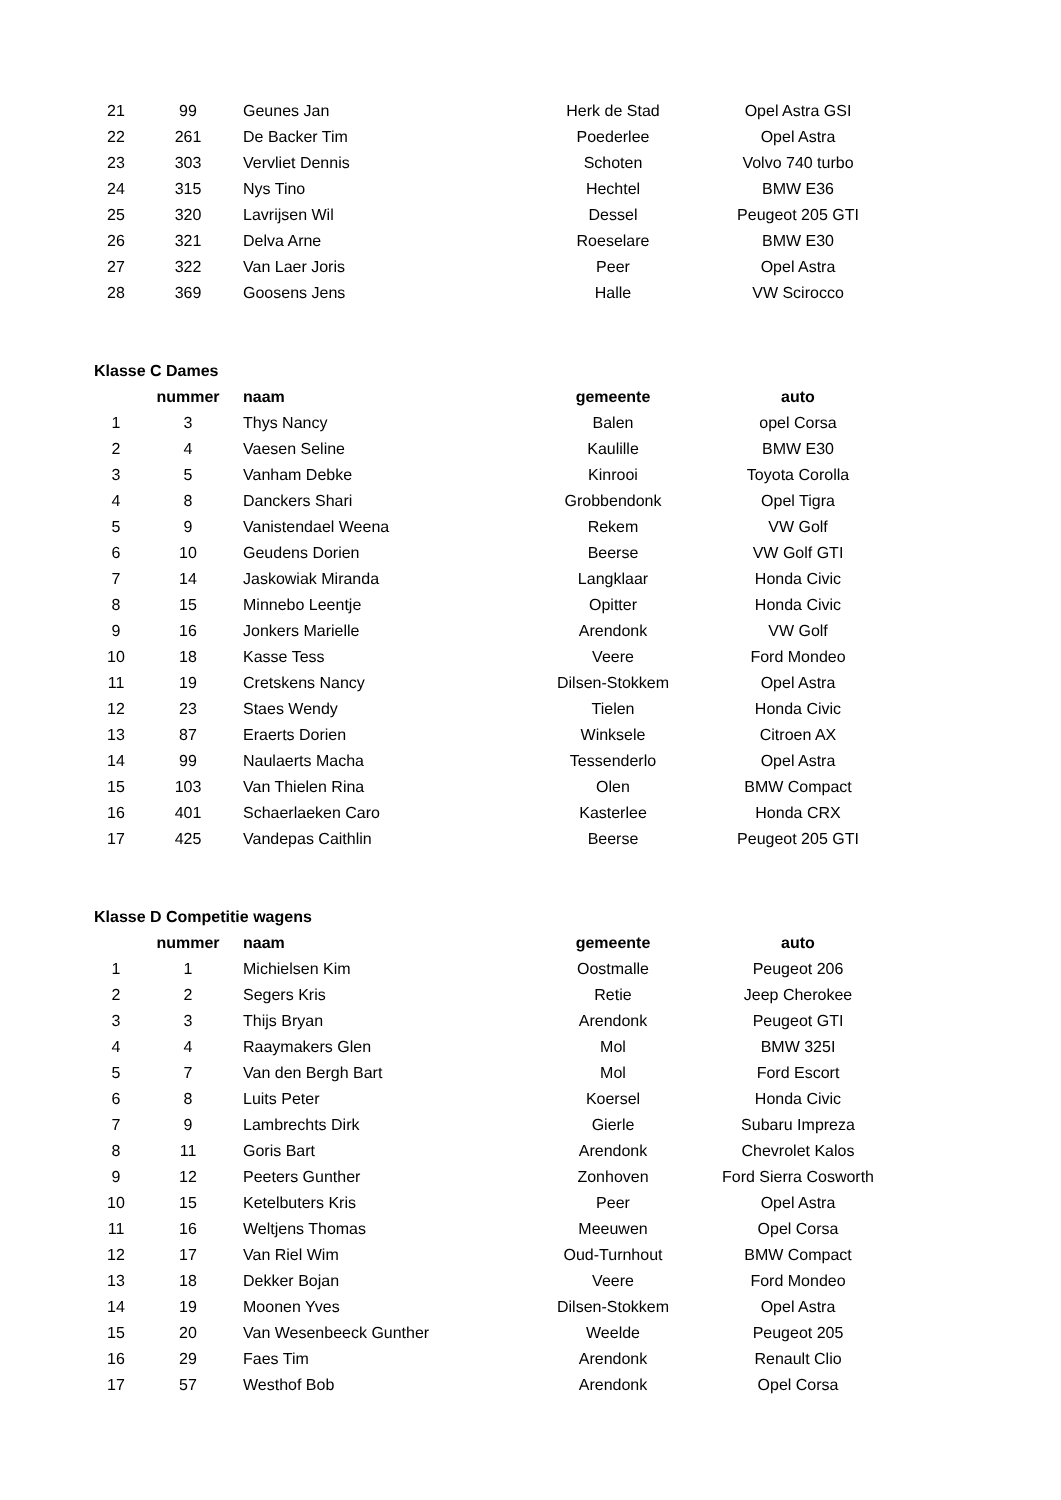| 21 | 99 | Geunes Jan | Herk de Stad | Opel Astra GSI |
| 22 | 261 | De Backer Tim | Poederlee | Opel Astra |
| 23 | 303 | Vervliet Dennis | Schoten | Volvo 740 turbo |
| 24 | 315 | Nys Tino | Hechtel | BMW E36 |
| 25 | 320 | Lavrijsen Wil | Dessel | Peugeot 205 GTI |
| 26 | 321 | Delva Arne | Roeselare | BMW E30 |
| 27 | 322 | Van Laer Joris | Peer | Opel Astra |
| 28 | 369 | Goosens Jens | Halle | VW Scirocco |
Klasse C Dames
| | nummer | naam | gemeente | auto |
| --- | --- | --- | --- | --- |
| 1 | 3 | Thys Nancy | Balen | opel Corsa |
| 2 | 4 | Vaesen Seline | Kaulille | BMW E30 |
| 3 | 5 | Vanham Debke | Kinrooi | Toyota Corolla |
| 4 | 8 | Danckers Shari | Grobbendonk | Opel Tigra |
| 5 | 9 | Vanistendael Weena | Rekem | VW Golf |
| 6 | 10 | Geudens Dorien | Beerse | VW Golf GTI |
| 7 | 14 | Jaskowiak Miranda | Langklaar | Honda Civic |
| 8 | 15 | Minnebo Leentje | Opitter | Honda Civic |
| 9 | 16 | Jonkers Marielle | Arendonk | VW Golf |
| 10 | 18 | Kasse Tess | Veere | Ford Mondeo |
| 11 | 19 | Cretskens Nancy | Dilsen-Stokkem | Opel Astra |
| 12 | 23 | Staes Wendy | Tielen | Honda Civic |
| 13 | 87 | Eraerts Dorien | Winksele | Citroen AX |
| 14 | 99 | Naulaerts Macha | Tessenderlo | Opel Astra |
| 15 | 103 | Van Thielen Rina | Olen | BMW Compact |
| 16 | 401 | Schaerlaeken Caro | Kasterlee | Honda CRX |
| 17 | 425 | Vandepas Caithlin | Beerse | Peugeot 205 GTI |
Klasse D Competitie wagens
| | nummer | naam | gemeente | auto |
| --- | --- | --- | --- | --- |
| 1 | 1 | Michielsen Kim | Oostmalle | Peugeot 206 |
| 2 | 2 | Segers Kris | Retie | Jeep Cherokee |
| 3 | 3 | Thijs Bryan | Arendonk | Peugeot GTI |
| 4 | 4 | Raaymakers Glen | Mol | BMW 325I |
| 5 | 7 | Van den Bergh Bart | Mol | Ford Escort |
| 6 | 8 | Luits Peter | Koersel | Honda Civic |
| 7 | 9 | Lambrechts Dirk | Gierle | Subaru Impreza |
| 8 | 11 | Goris Bart | Arendonk | Chevrolet Kalos |
| 9 | 12 | Peeters Gunther | Zonhoven | Ford Sierra Cosworth |
| 10 | 15 | Ketelbuters Kris | Peer | Opel Astra |
| 11 | 16 | Weltjens Thomas | Meeuwen | Opel Corsa |
| 12 | 17 | Van Riel Wim | Oud-Turnhout | BMW Compact |
| 13 | 18 | Dekker Bojan | Veere | Ford Mondeo |
| 14 | 19 | Moonen Yves | Dilsen-Stokkem | Opel Astra |
| 15 | 20 | Van Wesenbeeck Gunther | Weelde | Peugeot 205 |
| 16 | 29 | Faes Tim | Arendonk | Renault Clio |
| 17 | 57 | Westhof Bob | Arendonk | Opel Corsa |